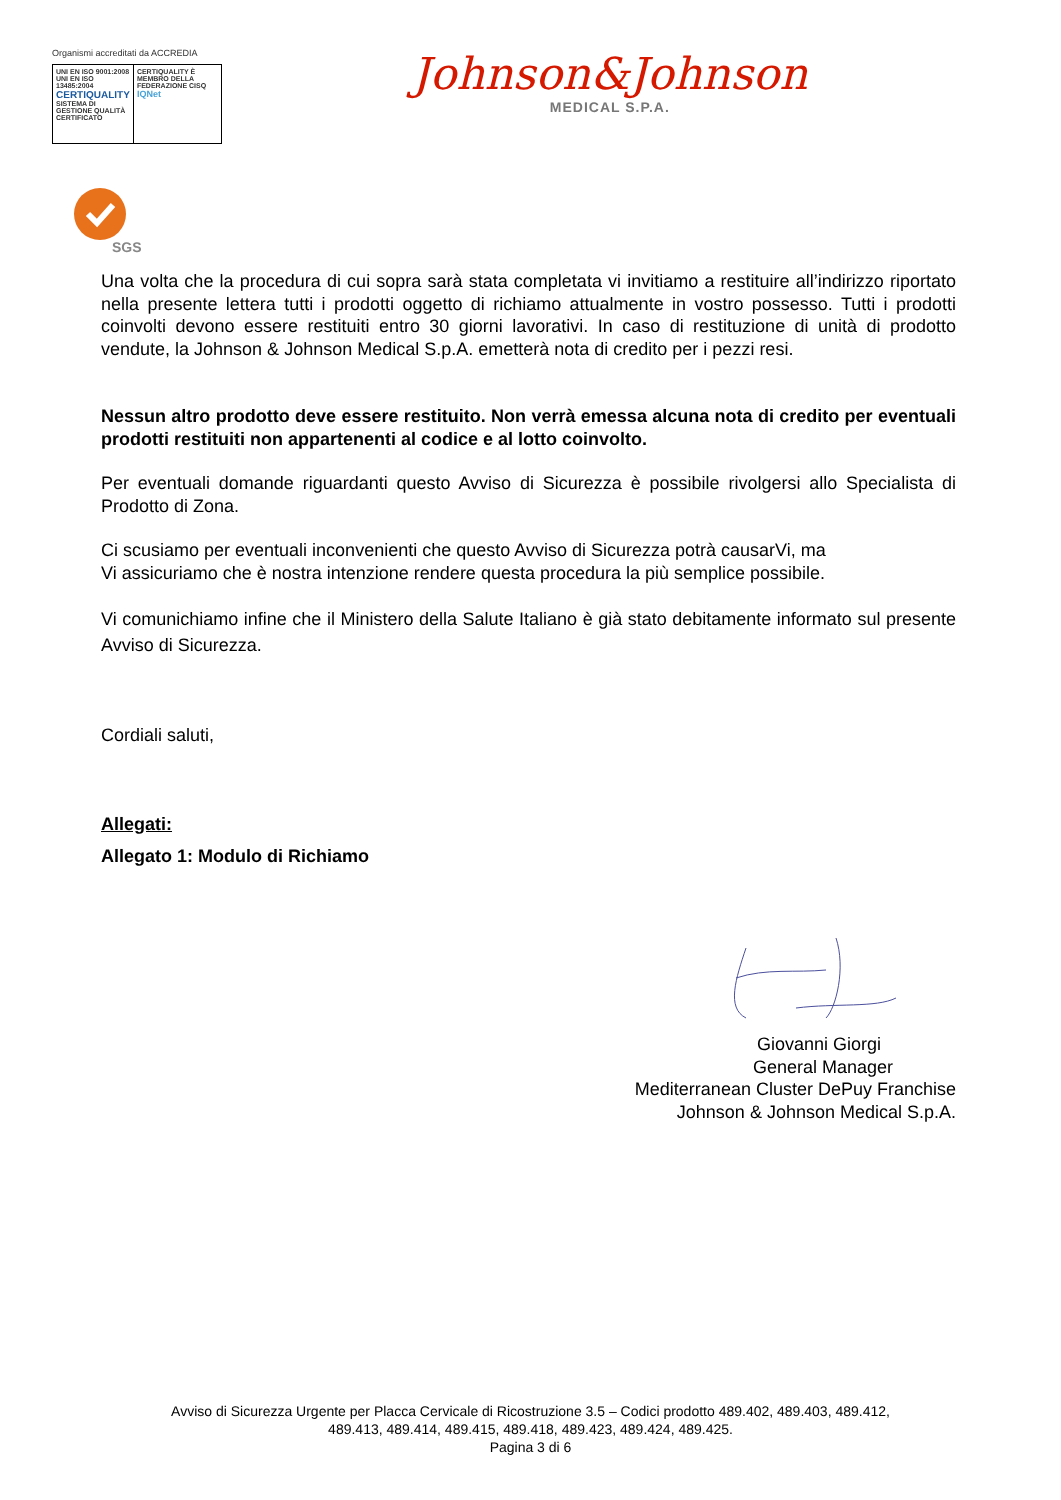Organismi accreditati da ACCREDIA
UNI EN ISO 9001:2008
UNI EN ISO 13485:2004
CERTIQUALITY
SISTEMA DI GESTIONE QUALITÀ CERTIFICATO
CERTIQUALITY È MEMBRO DELLA FEDERAZIONE CISQ
IQNet
Johnson&Johnson
MEDICAL S.P.A.
SGS
Una volta che la procedura di cui sopra sarà stata completata vi invitiamo a restituire all’indirizzo riportato nella presente lettera tutti i prodotti oggetto di richiamo attualmente in vostro possesso. Tutti i prodotti coinvolti devono essere restituiti entro 30 giorni lavorativi. In caso di restituzione di unità di prodotto vendute, la Johnson & Johnson Medical S.p.A. emetterà nota di credito per i pezzi resi.
Nessun altro prodotto deve essere restituito. Non verrà emessa alcuna nota di credito per eventuali prodotti restituiti non appartenenti al codice e al lotto coinvolto.
Per eventuali domande riguardanti questo Avviso di Sicurezza è possibile rivolgersi allo Specialista di Prodotto di Zona.
Ci scusiamo per eventuali inconvenienti che questo Avviso di Sicurezza potrà causarVi, ma
Vi assicuriamo che è nostra intenzione rendere questa procedura la più semplice possibile.
Vi comunichiamo infine che il Ministero della Salute Italiano è già stato debitamente informato sul presente Avviso di Sicurezza.
Cordiali saluti,
Allegati:
Allegato 1: Modulo di Richiamo
Giovanni Giorgi
General Manager
Mediterranean Cluster DePuy Franchise
Johnson & Johnson Medical S.p.A.
Avviso di Sicurezza Urgente per Placca Cervicale di Ricostruzione 3.5 – Codici prodotto 489.402, 489.403, 489.412,
489.413, 489.414, 489.415, 489.418, 489.423, 489.424, 489.425.
Pagina 3 di 6